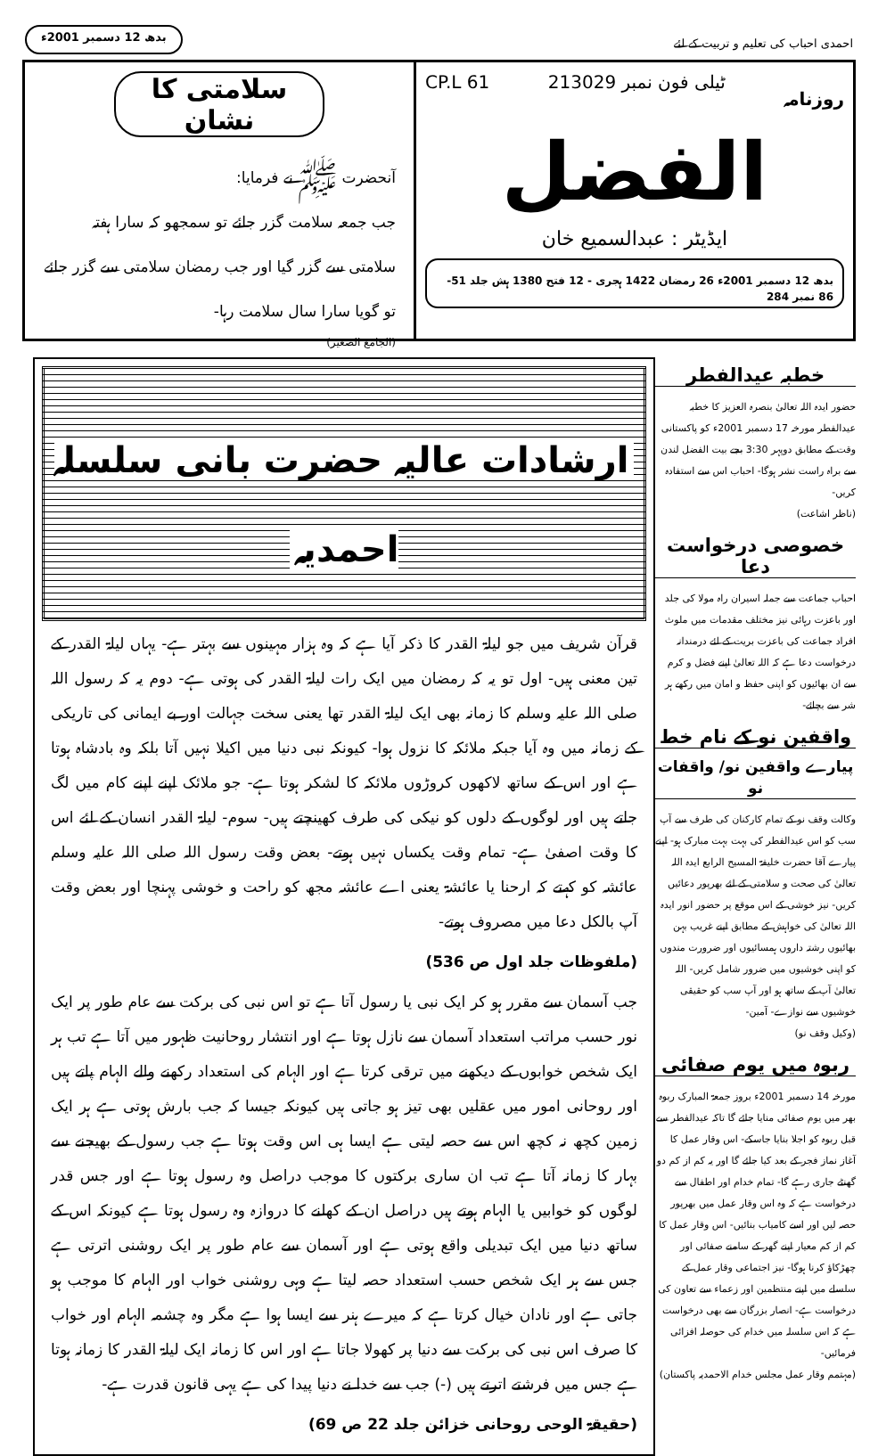احمدی احباب کی تعلیم و تربیت کے لئے
بدھ 12 دسمبر 2001ء
روزنامہ ٹیلی فون نمبر 213029 CP.L 61
الفضل
ایڈیٹر : عبدالسمیع خان
بدھ 12 دسمبر 2001ء 26 رمضان 1422 ہجری - 12 فتح 1380 ہش جلد 51-86 نمبر 284
سلامتی کا نشان
آنحضرت ﷺ نے فرمایا:
جب جمعہ سلامت گزر جائے تو سمجھو کہ سارا ہفتہ سلامتی سے گزر گیا اور جب رمضان سلامتی سے گزر جائے تو گویا سارا سال سلامت رہا-
(الجامع الصغیر)
خطبہ عیدالفطر
حضور ایدہ اللہ تعالیٰ بنصرہ العزیز کا خطبہ عیدالفطر مورخہ 17 دسمبر 2001ء کو پاکستانی وقت کے مطابق دوپہر 3:30 بجے بیت الفضل لندن سے براہ راست نشر ہوگا- احباب اس سے استفادہ کریں-
(ناظر اشاعت)
خصوصی درخواست دعا
احباب جماعت سے جملہ اسیران راہ مولا کی جلد اور باعزت رہائی نیز مختلف مقدمات میں ملوث افراد جماعت کی باعزت بریت کے لئے درمندانہ درخواست دعا ہے کہ اللہ تعالیٰ اپنے فضل و کرم سے ان بھائیوں کو اپنی حفظ و امان میں رکھے ہر شر سے بچائے-
واقفین نو کے نام خط
پیارے واقفین نو/ واقفات نو
وکالت وقف نو کے تمام کارکنان کی طرف سے آپ سب کو اس عیدالفطر کی بہت بہت مبارک ہو- اپنے پیارے آقا حضرت خلیفۃ المسیح الرابع ایدہ اللہ تعالیٰ کی صحت و سلامتی کے لئے بھرپور دعائیں کریں- نیز خوشی کے اس موقع پر حضور انور ایدہ اللہ تعالیٰ کی خواہش کے مطابق اپنے غریب بہن بھائیوں رشتہ داروں ہمسائیوں اور ضرورت مندوں کو اپنی خوشیوں میں ضرور شامل کریں- اللہ تعالیٰ آپ کے ساتھ ہو اور آپ سب کو حقیقی خوشیوں سے نوازے- آمین-
(وکیل وقف نو)
ربوہ میں یوم صفائی
مورخہ 14 دسمبر 2001ء بروز جمعۃ المبارک ربوہ بھر میں یوم صفائی منایا جائے گا تاکہ عیدالفطر سے قبل ربوہ کو اجلا بنایا جاسکے- اس وقار عمل کا آغاز نماز فجر کے بعد کیا جائے گا اور یہ کم از کم دو گھنٹے جاری رہے گا- تمام خدام اور اطفال سے درخواست ہے کہ وہ اس وقار عمل میں بھرپور حصہ لیں اور اسے کامیاب بنائیں- اس وقار عمل کا کم از کم معیار اپنے گھر کے سامنے صفائی اور چھڑکاؤ کرنا ہوگا- نیز اجتماعی وقار عمل کے سلسلے میں اپنے منتظمین اور زعماء سے تعاون کی درخواست ہے- انصار بزرگان سے بھی درخواست ہے کہ اس سلسلہ میں خدام کی حوصلہ افزائی فرمائیں-
(مہتمم وقار عمل مجلس خدام الاحمدیہ پاکستان)
ارشادات عالیہ حضرت بانی سلسلہ احمدیہ
قرآن شریف میں جو لیلۃ القدر کا ذکر آیا ہے کہ وہ ہزار مہینوں سے بہتر ہے- یہاں لیلۃ القدر کے تین معنی ہیں- اول تو یہ کہ رمضان میں ایک رات لیلۃ القدر کی ہوتی ہے- دوم یہ کہ رسول اللہ صلی اللہ علیہ وسلم کا زمانہ بھی ایک لیلۃ القدر تھا یعنی سخت جہالت اور بے ایمانی کی تاریکی کے زمانہ میں وہ آیا جبکہ ملائکہ کا نزول ہوا- کیونکہ نبی دنیا میں اکیلا نہیں آتا بلکہ وہ بادشاہ ہوتا ہے اور اس کے ساتھ لاکھوں کروڑوں ملائکہ کا لشکر ہوتا ہے- جو ملائک اپنے اپنے کام میں لگ جاتے ہیں اور لوگوں کے دلوں کو نیکی کی طرف کھینچتے ہیں- سوم- لیلۃ القدر انسان کے لئے اس کا وقت اصفیٰ ہے- تمام وقت یکساں نہیں ہوتے- بعض وقت رسول اللہ صلی اللہ علیہ وسلم عائشہ کو کہتے کہ ارحنا یا عائشۃ یعنی اے عائشہ مجھ کو راحت و خوشی پہنچا اور بعض وقت آپ بالکل دعا میں مصروف ہوتے-
(ملفوظات جلد اول ص 536)
جب آسمان سے مقرر ہو کر ایک نبی یا رسول آتا ہے تو اس نبی کی برکت سے عام طور پر ایک نور حسب مراتب استعداد آسمان سے نازل ہوتا ہے اور انتشار روحانیت ظہور میں آتا ہے تب ہر ایک شخص خوابوں کے دیکھنے میں ترقی کرتا ہے اور الہام کی استعداد رکھنے والے الہام پاتے ہیں اور روحانی امور میں عقلیں بھی تیز ہو جاتی ہیں کیونکہ جیسا کہ جب بارش ہوتی ہے ہر ایک زمین کچھ نہ کچھ اس سے حصہ لیتی ہے ایسا ہی اس وقت ہوتا ہے جب رسول کے بھیجنے سے بہار کا زمانہ آتا ہے تب ان ساری برکتوں کا موجب دراصل وہ رسول ہوتا ہے اور جس قدر لوگوں کو خوابیں یا الہام ہوتے ہیں دراصل ان کے کھلنے کا دروازہ وہ رسول ہوتا ہے کیونکہ اس کے ساتھ دنیا میں ایک تبدیلی واقع ہوتی ہے اور آسمان سے عام طور پر ایک روشنی اترتی ہے جس سے ہر ایک شخص حسب استعداد حصہ لیتا ہے وہی روشنی خواب اور الہام کا موجب ہو جاتی ہے اور نادان خیال کرتا ہے کہ میرے ہنر سے ایسا ہوا ہے مگر وہ چشمہ الہام اور خواب کا صرف اس نبی کی برکت سے دنیا پر کھولا جاتا ہے اور اس کا زمانہ ایک لیلۃ القدر کا زمانہ ہوتا ہے جس میں فرشتے اترتے ہیں (-) جب سے خدا نے دنیا پیدا کی ہے یہی قانون قدرت ہے-
(حقیقۃ الوحی روحانی خزائن جلد 22 ص 69)